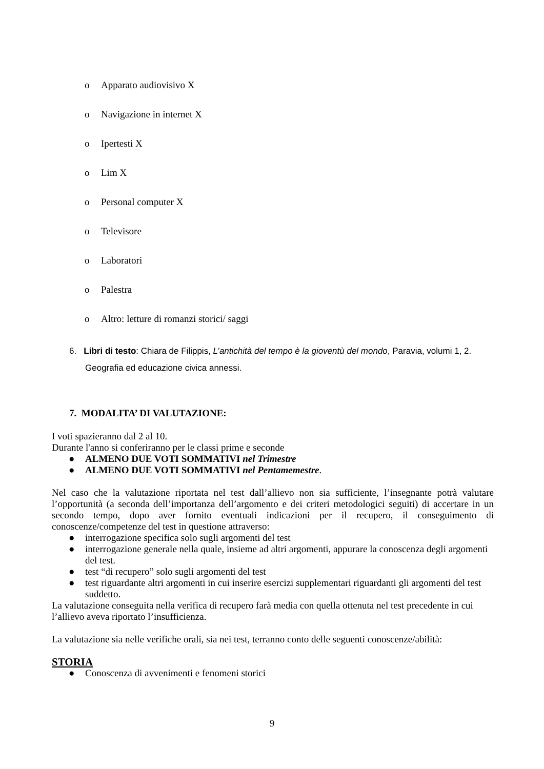o Apparato audiovisivo X
o Navigazione in internet X
o Ipertesti X
o Lim X
o Personal computer X
o Televisore
o Laboratori
o Palestra
o Altro: letture di romanzi storici/ saggi
6. Libri di testo: Chiara de Filippis, L’antichità del tempo è la gioventù del mondo, Paravia, volumi 1, 2. Geografia ed educazione civica annessi.
7. MODALITA’ DI VALUTAZIONE:
I voti spazieranno dal 2 al 10.
Durante l'anno si conferiranno per le classi prime e seconde
● ALMENO DUE VOTI SOMMATIVI nel Trimestre
● ALMENO DUE VOTI SOMMATIVI nel Pentamemestre.
Nel caso che la valutazione riportata nel test dall’allievo non sia sufficiente, l’insegnante potrà valutare l’opportunità (a seconda dell’importanza dell’argomento e dei criteri metodologici seguiti) di accertare in un secondo tempo, dopo aver fornito eventuali indicazioni per il recupero, il conseguimento di conoscenze/competenze del test in questione attraverso:
● interrogazione specifica solo sugli argomenti del test
● interrogazione generale nella quale, insieme ad altri argomenti, appurare la conoscenza degli argomenti del test.
● test “di recupero” solo sugli argomenti del test
● test riguardante altri argomenti in cui inserire esercizi supplementari riguardanti gli argomenti del test suddetto.
La valutazione conseguita nella verifica di recupero farà media con quella ottenuta nel test precedente in cui l’allievo aveva riportato l’insufficienza.
La valutazione sia nelle verifiche orali, sia nei test, terranno conto delle seguenti conoscenze/abilità:
STORIA
● Conoscenza di avvenimenti e fenomeni storici
9